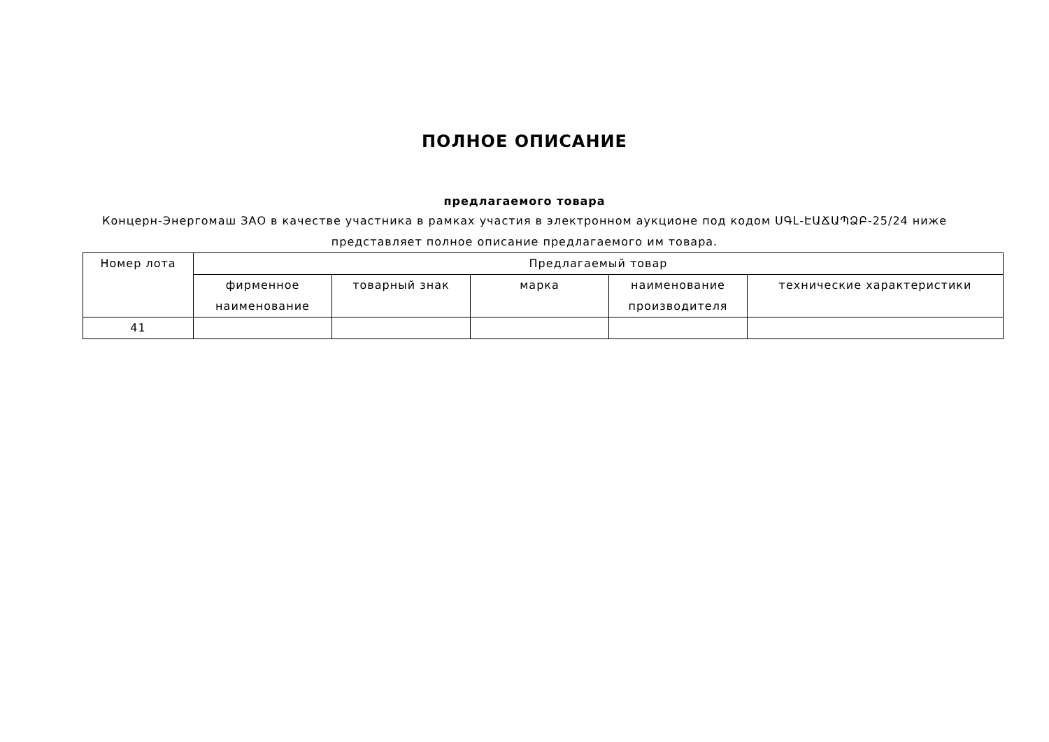ПОЛНОЕ ОПИСАНИЕ
предлагаемого товара
Концерн-Энергомаш ЗАО в качестве участника в рамках участия в электронном аукционе под кодом ՍԳԼ-ԷԱՃԱՊՁԲ-25/24 ниже представляет полное описание предлагаемого им товара.
| Номер лота | Предлагаемый товар | | | | |
| --- | --- | --- | --- | --- | --- |
| | фирменное наименование | товарный знак | марка | наименование производителя | технические характеристики |
| 41 | | | | | |